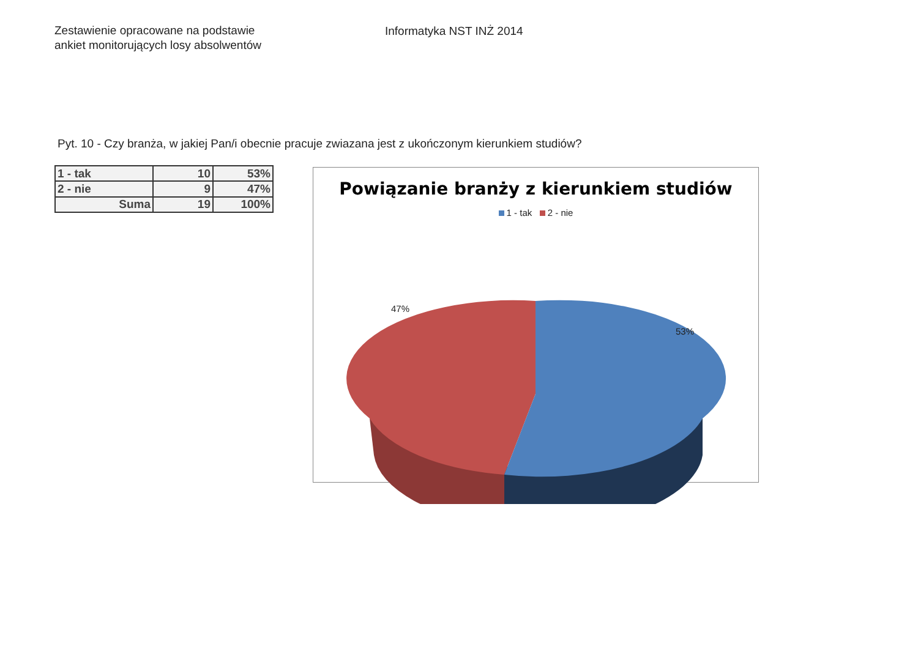Zestawienie opracowane na podstawie
ankiet monitorujących losy absolwentów
Informatyka NST INŻ 2014
Pyt. 10 - Czy branża, w jakiej Pan/i obecnie pracuje zwiazana jest z ukończonym kierunkiem studiów?
| 1 - tak | 10 | 53% |
| 2 - nie | 9 | 47% |
| Suma | 19 | 100% |
Powiązanie branży z kierunkiem studiów
1 - tak 2 - nie
47%
53%